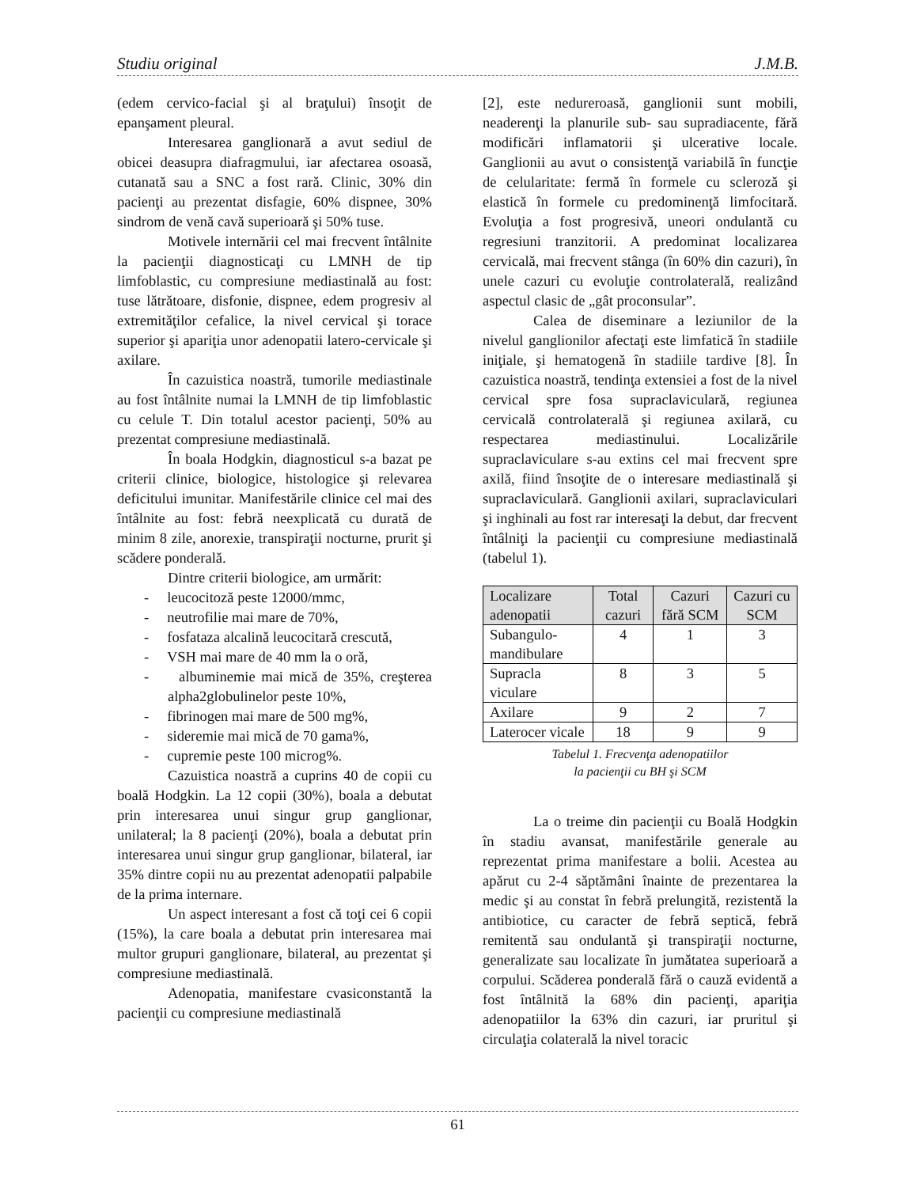Studiu original J.M.B.
(edem cervico-facial şi al braţului) însoţit de epanşament pleural.
Interesarea ganglionară a avut sediul de obicei deasupra diafragmului, iar afectarea osoasă, cutanată sau a SNC a fost rară. Clinic, 30% din pacienţi au prezentat disfagie, 60% dispnee, 30% sindrom de venă cavă superioară şi 50% tuse.
Motivele internării cel mai frecvent întâlnite la pacienţii diagnosticaţi cu LMNH de tip limfoblastic, cu compresiune mediastinală au fost: tuse lătrătoare, disfonie, dispnee, edem progresiv al extremităţilor cefalice, la nivel cervical şi torace superior şi apariţia unor adenopatii latero-cervicale şi axilare.
În cazuistica noastră, tumorile mediastinale au fost întâlnite numai la LMNH de tip limfoblastic cu celule T. Din totalul acestor pacienţi, 50% au prezentat compresiune mediastinală.
În boala Hodgkin, diagnosticul s-a bazat pe criterii clinice, biologice, histologice şi relevarea deficitului imunitar. Manifestările clinice cel mai des întâlnite au fost: febră neexplicată cu durată de minim 8 zile, anorexie, transpiraţii nocturne, prurit şi scădere ponderală.
Dintre criterii biologice, am urmărit:
- leucocitoză peste 12000/mmc,
- neutrofilie mai mare de 70%,
- fosfataza alcalină leucocitară crescută,
- VSH mai mare de 40 mm la o oră,
- albuminemie mai mică de 35%, creşterea alpha2globulinelor peste 10%,
- fibrinogen mai mare de 500 mg%,
- sideremie mai mică de 70 gama%,
- cupremie peste 100 microg%.
Cazuistica noastră a cuprins 40 de copii cu boală Hodgkin. La 12 copii (30%), boala a debutat prin interesarea unui singur grup ganglionar, unilateral; la 8 pacienţi (20%), boala a debutat prin interesarea unui singur grup ganglionar, bilateral, iar 35% dintre copii nu au prezentat adenopatii palpabile de la prima internare.
Un aspect interesant a fost că toţi cei 6 copii (15%), la care boala a debutat prin interesarea mai multor grupuri ganglionare, bilateral, au prezentat şi compresiune mediastinală.
Adenopatia, manifestare cvasiconstantă la pacienţii cu compresiune mediastinală
[2], este nedureroasă, ganglionii sunt mobili, neaderenţi la planurile sub- sau supradiacente, fără modificări inflamatorii şi ulcerative locale. Ganglionii au avut o consistenţă variabilă în funcţie de celularitate: fermă în formele cu scleroză şi elastică în formele cu predominenţă limfocitară. Evoluţia a fost progresivă, uneori ondulantă cu regresiuni tranzitorii. A predominat localizarea cervicală, mai frecvent stânga (în 60% din cazuri), în unele cazuri cu evoluţie controlaterală, realizând aspectul clasic de „gât proconsular”.
Calea de diseminare a leziunilor de la nivelul ganglionilor afectaţi este limfatică în stadiile iniţiale, şi hematogenă în stadiile tardive [8]. În cazuistica noastră, tendinţa extensiei a fost de la nivel cervical spre fosa supraclaviculară, regiunea cervicală controlaterală şi regiunea axilară, cu respectarea mediastinului. Localizările supraclaviculare s-au extins cel mai frecvent spre axilă, fiind însoţite de o interesare mediastinală şi supraclaviculară. Ganglionii axilari, supraclaviculari şi inghinali au fost rar interesaţi la debut, dar frecvent întâlniţi la pacienţii cu compresiune mediastinală (tabelul 1).
| Localizare adenopatii | Total cazuri | Cazuri fără SCM | Cazuri cu SCM |
| Subangulo-mandibulare | 4 | 1 | 3 |
| Supracla viculare | 8 | 3 | 5 |
| Axilare | 9 | 2 | 7 |
| Laterocer vicale | 18 | 9 | 9 |
Tabelul 1. Frecvenţa adenopatiilor
la pacienţii cu BH şi SCM
La o treime din pacienţii cu Boală Hodgkin în stadiu avansat, manifestările generale au reprezentat prima manifestare a bolii. Acestea au apărut cu 2-4 săptămâni înainte de prezentarea la medic şi au constat în febră prelungită, rezistentă la antibiotice, cu caracter de febră septică, febră remitentă sau ondulantă şi transpiraţii nocturne, generalizate sau localizate în jumătatea superioară a corpului. Scăderea ponderală fără o cauză evidentă a fost întâlnită la 68% din pacienţi, apariţia adenopatiilor la 63% din cazuri, iar pruritul şi circulaţia colaterală la nivel toracic
61